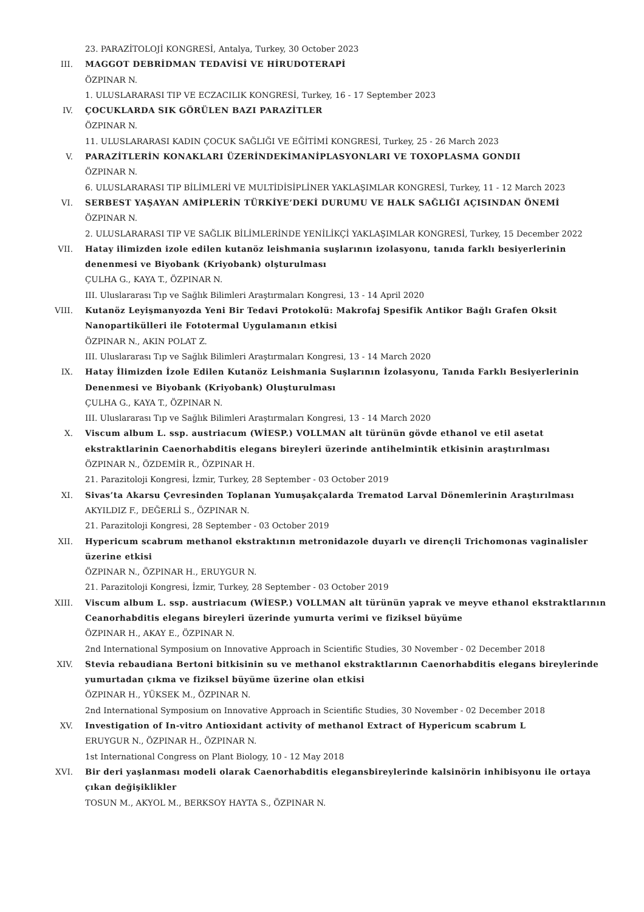23. PARAZİTOLOJİ KONGRESİ, Antalya, Turkey, 30 October 2023
III. MAGGOT DEBRİDMAN TEDAVİSİ VE HİRUDOTERAPİ
ÖZPINAR N.
1. ULUSLARARASI TIP VE ECZACILIK KONGRESİ, Turkey, 16 - 17 September 2023
IV. ÇOCUKLARDA SIK GÖRÜLEN BAZI PARAZİTLER
ÖZPINAR N.
11. ULUSLARARASI KADIN ÇOCUK SAĞLIĞI VE EĞİTİMİ KONGRESİ, Turkey, 25 - 26 March 2023
V. PARAZİTLERİN KONAKLARI ÜZERİNDEKİMANİPLASYONLARI VE TOXOPLASMA GONDII
ÖZPINAR N.
6. ULUSLARARASI TIP BİLİMLERİ VE MULTİDİSİPLİNER YAKLAŞIMLAR KONGRESİ, Turkey, 11 - 12 March 2023
VI. SERBEST YAŞAYAN AMİPLERİN TÜRKİYE’DEKİ DURUMU VE HALK SAĞLIĞI AÇISINDAN ÖNEMİ
ÖZPINAR N.
2. ULUSLARARASI TIP VE SAĞLIK BİLİMLERİNDE YENİLİKÇİ YAKLAŞIMLAR KONGRESİ, Turkey, 15 December 2022
VII. Hatay ilimizden izole edilen kutanöz leishmania suşlarının izolasyonu, tanıda farklı besiyerlerinin denenmesi ve Biyobank (Kriyobank) olşturulması
ÇULHA G., KAYA T., ÖZPINAR N.
III. Uluslararası Tıp ve Sağlık Bilimleri Araştırmaları Kongresi, 13 - 14 April 2020
VIII. Kutanöz Leyişmanyozda Yeni Bir Tedavi Protokolü: Makrofaj Spesifik Antikor Bağlı Grafen Oksit Nanopartikülleri ile Fototermal Uygulamanın etkisi
ÖZPINAR N., AKIN POLAT Z.
III. Uluslararası Tıp ve Sağlık Bilimleri Araştırmaları Kongresi, 13 - 14 March 2020
IX. Hatay İlimizden İzole Edilen Kutanöz Leishmania Suşlarının İzolasyonu, Tanıda Farklı Besiyerlerinin Denenmesi ve Biyobank (Kriyobank) Oluşturulması
ÇULHA G., KAYA T., ÖZPINAR N.
III. Uluslararası Tıp ve Sağlık Bilimleri Araştırmaları Kongresi, 13 - 14 March 2020
X. Viscum album L. ssp. austriacum (WİESP.) VOLLMAN alt türünün gövde ethanol ve etil asetat ekstraktlarinin Caenorhabditis elegans bireyleri üzerinde antihelmintik etkisinin araştırılması
ÖZPINAR N., ÖZDEMİR R., ÖZPINAR H.
21. Parazitoloji Kongresi, İzmir, Turkey, 28 September - 03 October 2019
XI. Sivas’ta Akarsu Çevresinden Toplanan Yumuşakçalarda Trematod Larval Dönemlerinin Araştırılması
AKYILDIZ F., DEĞERLİ S., ÖZPINAR N.
21. Parazitoloji Kongresi, 28 September - 03 October 2019
XII. Hypericum scabrum methanol ekstraktının metronidazole duyarlı ve dirençli Trichomonas vaginalisler üzerine etkisi
ÖZPINAR N., ÖZPINAR H., ERUYGUR N.
21. Parazitoloji Kongresi, İzmir, Turkey, 28 September - 03 October 2019
XIII. Viscum album L. ssp. austriacum (WİESP.) VOLLMAN alt türünün yaprak ve meyve ethanol ekstraktlarının Ceanorhabditis elegans bireyleri üzerinde yumurta verimi ve fiziksel büyüme
ÖZPINAR H., AKAY E., ÖZPINAR N.
2nd International Symposium on Innovative Approach in Scientific Studies, 30 November - 02 December 2018
XIV. Stevia rebaudiana Bertoni bitkisinin su ve methanol ekstraktlarının Caenorhabditis elegans bireylerinde yumurtadan çıkma ve fiziksel büyüme üzerine olan etkisi
ÖZPINAR H., YÜKSEK M., ÖZPINAR N.
2nd International Symposium on Innovative Approach in Scientific Studies, 30 November - 02 December 2018
XV. Investigation of In-vitro Antioxidant activity of methanol Extract of Hypericum scabrum L
ERUYGUR N., ÖZPINAR H., ÖZPINAR N.
1st International Congress on Plant Biology, 10 - 12 May 2018
XVI. Bir deri yaşlanması modeli olarak Caenorhabditis elegansbireylerinde kalsinörin inhibisyonu ile ortaya çıkan değişiklikler
TOSUN M., AKYOL M., BERKSOY HAYTA S., ÖZPINAR N.